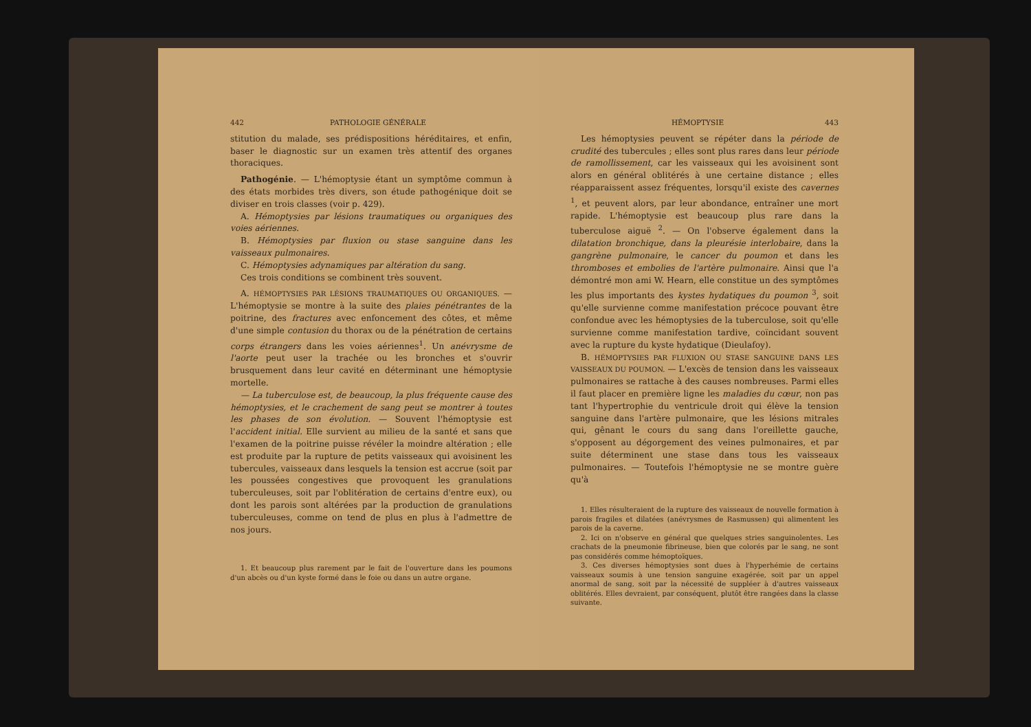442 PATHOLOGIE GÉNÉRALE
stitution du malade, ses prédispositions héréditaires, et enfin, baser le diagnostic sur un examen très attentif des organes thoraciques.
Pathogénie. — L'hémoptysie étant un symptôme commun à des états morbides très divers, son étude pathogénique doit se diviser en trois classes (voir p. 429).
A. Hémoptysies par lésions traumatiques ou organiques des voies aériennes.
B. Hémoptysies par fluxion ou stase sanguine dans les vaisseaux pulmonaires.
C. Hémoptysies adynamiques par altération du sang.
Ces trois conditions se combinent très souvent.
A. HÉMOPTYSIES PAR LÉSIONS TRAUMATIQUES OU ORGANIQUES. — L'hémoptysie se montre à la suite des plaies pénétrantes de la poitrine, des fractures avec enfoncement des côtes, et même d'une simple contusion du thorax ou de la pénétration de certains corps étrangers dans les voies aériennes<sup>1</sup>. Un anévrysme de l'aorte peut user la trachée ou les bronches et s'ouvrir brusquement dans leur cavité en déterminant une hémoptysie mortelle.
— La tuberculose est, de beaucoup, la plus fréquente cause des hémoptysies, et le crachement de sang peut se montrer à toutes les phases de son évolution. — Souvent l'hémoptysie est l'accident initial. Elle survient au milieu de la santé et sans que l'examen de la poitrine puisse révéler la moindre altération ; elle est produite par la rupture de petits vaisseaux qui avoisinent les tubercules, vaisseaux dans lesquels la tension est accrue (soit par les poussées congestives que provoquent les granulations tuberculeuses, soit par l'oblitération de certains d'entre eux), ou dont les parois sont altérées par la production de granulations tuberculeuses, comme on tend de plus en plus à l'admettre de nos jours.
1. Et beaucoup plus rarement par le fait de l'ouverture dans les poumons d'un abcès ou d'un kyste formé dans le foie ou dans un autre organe.
HÉMOPTYSIE 443
Les hémoptysies peuvent se répéter dans la période de crudité des tubercules ; elles sont plus rares dans leur période de ramollissement, car les vaisseaux qui les avoisinent sont alors en général oblitérés à une certaine distance ; elles réapparaissent assez fréquentes, lorsqu'il existe des cavernes <sup>1</sup>, et peuvent alors, par leur abondance, entraîner une mort rapide. L'hémoptysie est beaucoup plus rare dans la tuberculose aiguë <sup>2</sup>. — On l'observe également dans la dilatation bronchique, dans la pleurésie interlobaire, dans la gangrène pulmonaire, le cancer du poumon et dans les thromboses et embolies de l'artère pulmonaire. Ainsi que l'a démontré mon ami W. Hearn, elle constitue un des symptômes les plus importants des kystes hydatiques du poumon <sup>3</sup>, soit qu'elle survienne comme manifestation précoce pouvant être confondue avec les hémoptysies de la tuberculose, soit qu'elle survienne comme manifestation tardive, coïncidant souvent avec la rupture du kyste hydatique (Dieulafoy).
B. HÉMOPTYSIES PAR FLUXION OU STASE SANGUINE DANS LES VAISSEAUX DU POUMON. — L'excès de tension dans les vaisseaux pulmonaires se rattache à des causes nombreuses. Parmi elles il faut placer en première ligne les maladies du cœur, non pas tant l'hypertrophie du ventricule droit qui élève la tension sanguine dans l'artère pulmonaire, que les lésions mitrales qui, gênant le cours du sang dans l'oreillette gauche, s'opposent au dégorgement des veines pulmonaires, et par suite déterminent une stase dans tous les vaisseaux pulmonaires. — Toutefois l'hémoptysie ne se montre guère qu'à
1. Elles résulteraient de la rupture des vaisseaux de nouvelle formation à parois fragiles et dilatées (anévrysmes de Rasmussen) qui alimentent les parois de la caverne.
2. Ici on n'observe en général que quelques stries sanguinolentes. Les crachats de la pneumonie fibrineuse, bien que colorés par le sang, ne sont pas considérés comme hémoptoïques.
3. Ces diverses hémoptysies sont dues à l'hyperhémie de certains vaisseaux soumis à une tension sanguine exagérée, soit par un appel anormal de sang, soit par la nécessité de suppléer à d'autres vaisseaux oblitérés. Elles devraient, par conséquent, plutôt être rangées dans la classe suivante.